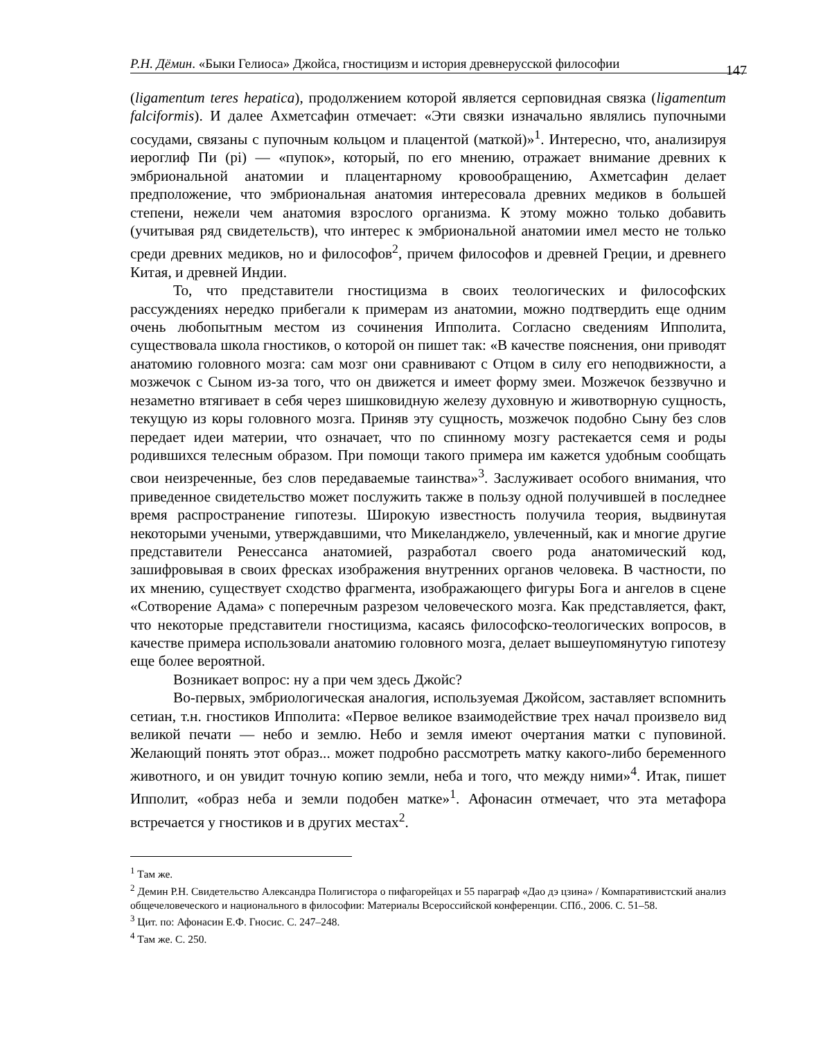Р.Н. Дёмин. «Быки Гелиоса» Джойса, гностицизм и история древнерусской философии 147
(ligamentum teres hepatica), продолжением которой является серповидная связка (ligamentum falciformis). И далее Ахметсафин отмечает: «Эти связки изначально являлись пупочными сосудами, связаны с пупочным кольцом и плацентой (маткой)»<sup>1</sup>. Интересно, что, анализируя иероглиф Пи (pi) — «пупок», который, по его мнению, отражает внимание древних к эмбриональной анатомии и плацентарному кровообращению, Ахметсафин делает предположение, что эмбриональная анатомия интересовала древних медиков в большей степени, нежели чем анатомия взрослого организма. К этому можно только добавить (учитывая ряд свидетельств), что интерес к эмбриональной анатомии имел место не только среди древних медиков, но и философов<sup>2</sup>, причем философов и древней Греции, и древнего Китая, и древней Индии.
То, что представители гностицизма в своих теологических и философских рассуждениях нередко прибегали к примерам из анатомии, можно подтвердить еще одним очень любопытным местом из сочинения Ипполита. Согласно сведениям Ипполита, существовала школа гностиков, о которой он пишет так: «В качестве пояснения, они приводят анатомию головного мозга: сам мозг они сравнивают с Отцом в силу его неподвижности, а мозжечок с Сыном из-за того, что он движется и имеет форму змеи. Мозжечок беззвучно и незаметно втягивает в себя через шишковидную железу духовную и животворную сущность, текущую из коры головного мозга. Приняв эту сущность, мозжечок подобно Сыну без слов передает идеи материи, что означает, что по спинному мозгу растекается семя и роды родившихся телесным образом. При помощи такого примера им кажется удобным сообщать свои неизреченные, без слов передаваемые таинства»<sup>3</sup>. Заслуживает особого внимания, что приведенное свидетельство может послужить также в пользу одной получившей в последнее время распространение гипотезы. Широкую известность получила теория, выдвинутая некоторыми учеными, утверждавшими, что Микеланджело, увлеченный, как и многие другие представители Ренессанса анатомией, разработал своего рода анатомический код, зашифровывая в своих фресках изображения внутренних органов человека. В частности, по их мнению, существует сходство фрагмента, изображающего фигуры Бога и ангелов в сцене «Сотворение Адама» с поперечным разрезом человеческого мозга. Как представляется, факт, что некоторые представители гностицизма, касаясь философско-теологических вопросов, в качестве примера использовали анатомию головного мозга, делает вышеупомянутую гипотезу еще более вероятной.
Возникает вопрос: ну а при чем здесь Джойс?
Во-первых, эмбриологическая аналогия, используемая Джойсом, заставляет вспомнить сетиан, т.н. гностиков Ипполита: «Первое великое взаимодействие трех начал произвело вид великой печати — небо и землю. Небо и земля имеют очертания матки с пуповиной. Желающий понять этот образ... может подробно рассмотреть матку какого-либо беременного животного, и он увидит точную копию земли, неба и того, что между ними»<sup>4</sup>. Итак, пишет Ипполит, «образ неба и земли подобен матке»<sup>1</sup>. Афонасин отмечает, что эта метафора встречается у гностиков и в других местах<sup>2</sup>.
<sup>1</sup> Там же.
<sup>2</sup> Демин Р.Н. Свидетельство Александра Полигистора о пифагорейцах и 55 параграф «Дао дэ цзина» / Компаративистский анализ общечеловеческого и национального в философии: Материалы Всероссийской конференции. СПб., 2006. С. 51–58.
<sup>3</sup> Цит. по: Афонасин Е.Ф. Гносис. С. 247–248.
<sup>4</sup> Там же. С. 250.